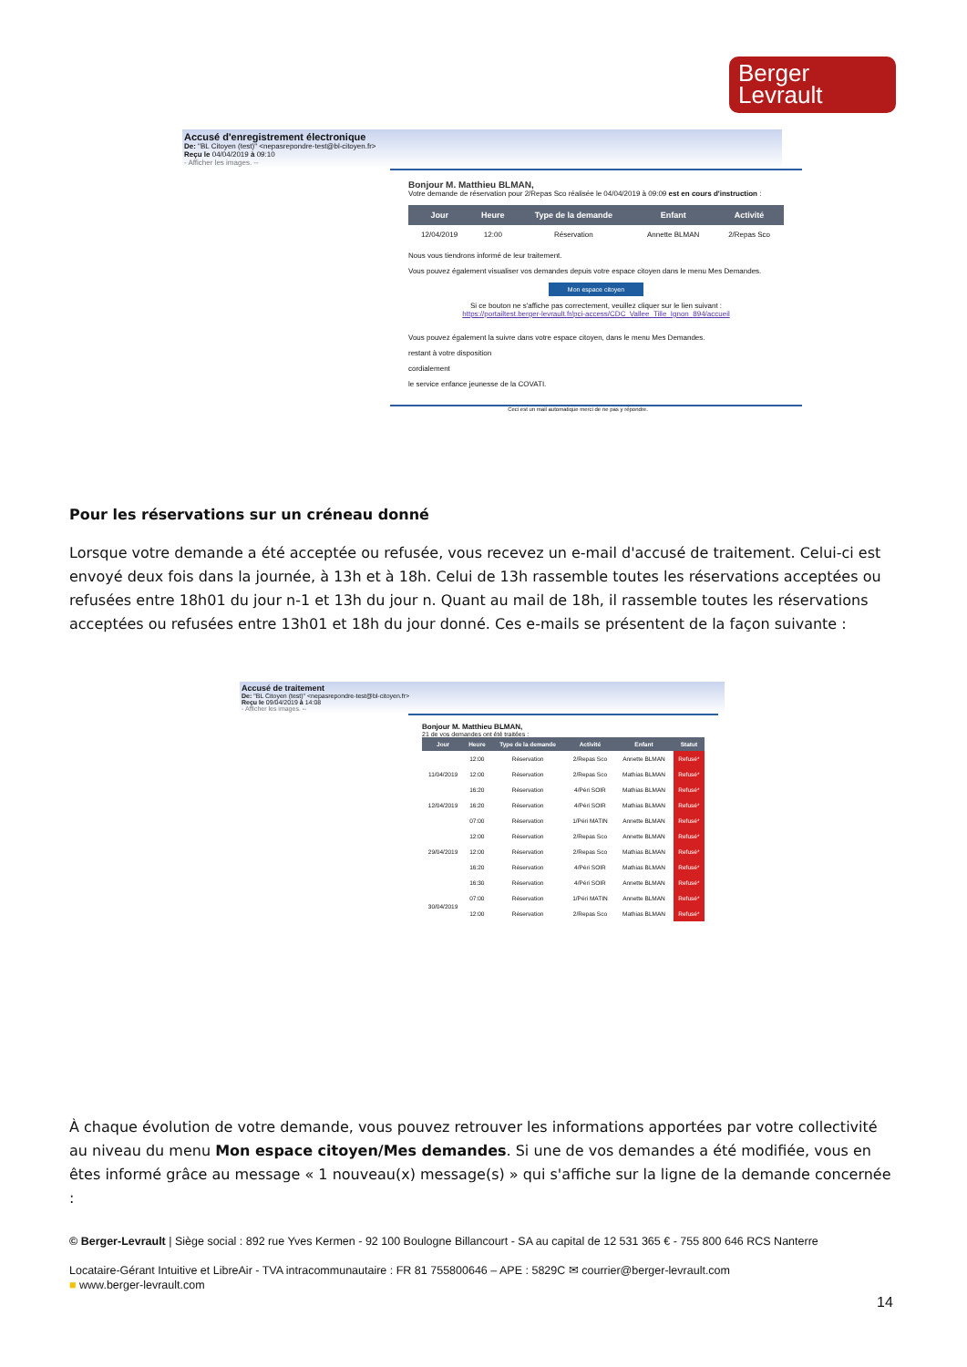Berger
Levrault
Accusé d'enregistrement électronique
De: "BL Citoyen (test)" <nepasrepondre-test@bl-citoyen.fr>
Reçu le 04/04/2019 à 09:10
- Afficher les images. --
Bonjour M. Matthieu BLMAN,
Votre demande de réservation pour 2/Repas Sco réalisée le 04/04/2019 à 09:09 est en cours d'instruction :
| Jour | Heure | Type de la demande | Enfant | Activité |
| --- | --- | --- | --- | --- |
| 12/04/2019 | 12:00 | Réservation | Annette BLMAN | 2/Repas Sco |
Nous vous tiendrons informé de leur traitement.
Vous pouvez également visualiser vos demandes depuis votre espace citoyen dans le menu Mes Demandes.
Mon espace citoyen
Si ce bouton ne s'affiche pas correctement, veuillez cliquer sur le lien suivant :
https://portailtest.berger-levrault.fr/pci-access/CDC_Vallee_Tille_Ignon_894/accueil
Vous pouvez également la suivre dans votre espace citoyen, dans le menu Mes Demandes.
restant à votre disposition
cordialement
le service enfance jeunesse de la COVATI.
Ceci est un mail automatique merci de ne pas y répondre.
Pour les réservations sur un créneau donné
Lorsque votre demande a été acceptée ou refusée, vous recevez un e-mail d'accusé de traitement. Celui-ci est envoyé deux fois dans la journée, à 13h et à 18h. Celui de 13h rassemble toutes les réservations acceptées ou refusées entre 18h01 du jour n-1 et 13h du jour n. Quant au mail de 18h, il rassemble toutes les réservations acceptées ou refusées entre 13h01 et 18h du jour donné. Ces e-mails se présentent de la façon suivante :
Accusé de traitement
De: "BL Citoyen (test)" <nepasrepondre-test@bl-citoyen.fr>
Reçu le 09/04/2019 à 14:08
- Afficher les images. --
Bonjour M. Matthieu BLMAN,
21 de vos demandes ont été traitées :
| Jour | Heure | Type de la demande | Activité | Enfant | Statut |
| --- | --- | --- | --- | --- | --- |
| 11/04/2019 | 12:00 | Réservation | 2/Repas Sco | Annette BLMAN | Refusé* |
| | 12:00 | Réservation | 2/Repas Sco | Mathias BLMAN | Refusé* |
| | 16:20 | Réservation | 4/Péri SOIR | Mathias BLMAN | Refusé* |
| 12/04/2019 | 16:20 | Réservation | 4/Péri SOIR | Mathias BLMAN | Refusé* |
| 29/04/2019 | 07:00 | Réservation | 1/Péri MATIN | Annette BLMAN | Refusé* |
| | 12:00 | Réservation | 2/Repas Sco | Annette BLMAN | Refusé* |
| | 12:00 | Réservation | 2/Repas Sco | Mathias BLMAN | Refusé* |
| | 16:20 | Réservation | 4/Péri SOIR | Mathias BLMAN | Refusé* |
| | 16:30 | Réservation | 4/Péri SOIR | Annette BLMAN | Refusé* |
| 30/04/2019 | 07:00 | Réservation | 1/Péri MATIN | Annette BLMAN | Refusé* |
| | 12:00 | Réservation | 2/Repas Sco | Mathias BLMAN | Refusé* |
À chaque évolution de votre demande, vous pouvez retrouver les informations apportées par votre collectivité au niveau du menu Mon espace citoyen/Mes demandes. Si une de vos demandes a été modifiée, vous en êtes informé grâce au message « 1 nouveau(x) message(s) » qui s'affiche sur la ligne de la demande concernée :
© Berger-Levrault | Siège social : 892 rue Yves Kermen - 92 100 Boulogne Billancourt - SA au capital de 12 531 365 € - 755 800 646 RCS Nanterre
Locataire-Gérant Intuitive et LibreAir - TVA intracommunautaire : FR 81 755800646 – APE : 5829C ✉ courrier@berger-levrault.com
■ www.berger-levrault.com
14